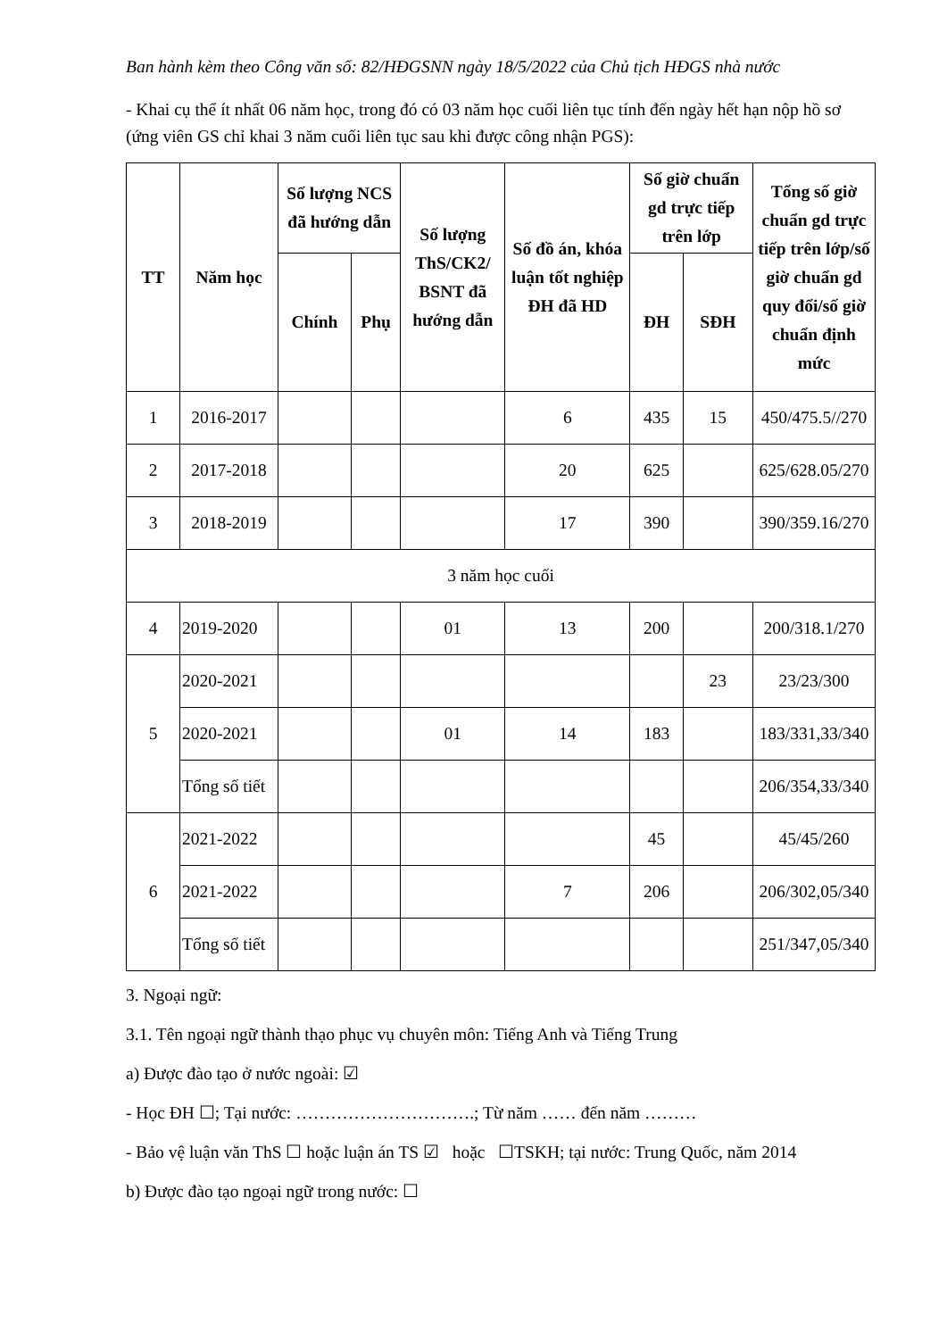Ban hành kèm theo Công văn số: 82/HĐGSNN ngày 18/5/2022 của Chủ tịch HĐGS nhà nước
- Khai cụ thể ít nhất 06 năm học, trong đó có 03 năm học cuối liên tục tính đến ngày hết hạn nộp hồ sơ (ứng viên GS chỉ khai 3 năm cuối liên tục sau khi được công nhận PGS):
| TT | Năm học | Số lượng NCS đã hướng dẫn | | Số lượng ThS/CK2/ BSNT đã hướng dẫn | Số đồ án, khóa luận tốt nghiệp ĐH đã HD | Số giờ chuẩn gd trực tiếp trên lớp | | Tổng số giờ chuẩn gd trực tiếp trên lớp/số giờ chuẩn gd quy đổi/số giờ chuẩn định mức |
| --- | --- | --- | --- | --- | --- | --- | --- | --- |
| | | Chính | Phụ | | | ĐH | SĐH | |
| 1 | 2016-2017 | | | | 6 | 435 | 15 | 450/475.5//270 |
| 2 | 2017-2018 | | | | 20 | 625 | | 625/628.05/270 |
| 3 | 2018-2019 | | | | 17 | 390 | | 390/359.16/270 |
| 3 năm học cuối | | | | | | | | |
| 4 | 2019-2020 | | | 01 | 13 | 200 | | 200/318.1/270 |
| 5 | 2020-2021 | | | | | | 23 | 23/23/300 |
| | 2020-2021 | | | 01 | 14 | 183 | | 183/331,33/340 |
| | Tổng số tiết | | | | | | | 206/354,33/340 |
| 6 | 2021-2022 | | | | | 45 | | 45/45/260 |
| | 2021-2022 | | | | 7 | 206 | | 206/302,05/340 |
| | Tổng số tiết | | | | | | | 251/347,05/340 |
3. Ngoại ngữ:
3.1. Tên ngoại ngữ thành thạo phục vụ chuyên môn: Tiếng Anh và Tiếng Trung
a) Được đào tạo ở nước ngoài: ☑
- Học ĐH ☐; Tại nước: ………………………….; Từ năm …… đến năm ………
- Bảo vệ luận văn ThS ☐ hoặc luận án TS ☑ hoặc ☐TSKH; tại nước: Trung Quốc, năm 2014
b) Được đào tạo ngoại ngữ trong nước: ☐